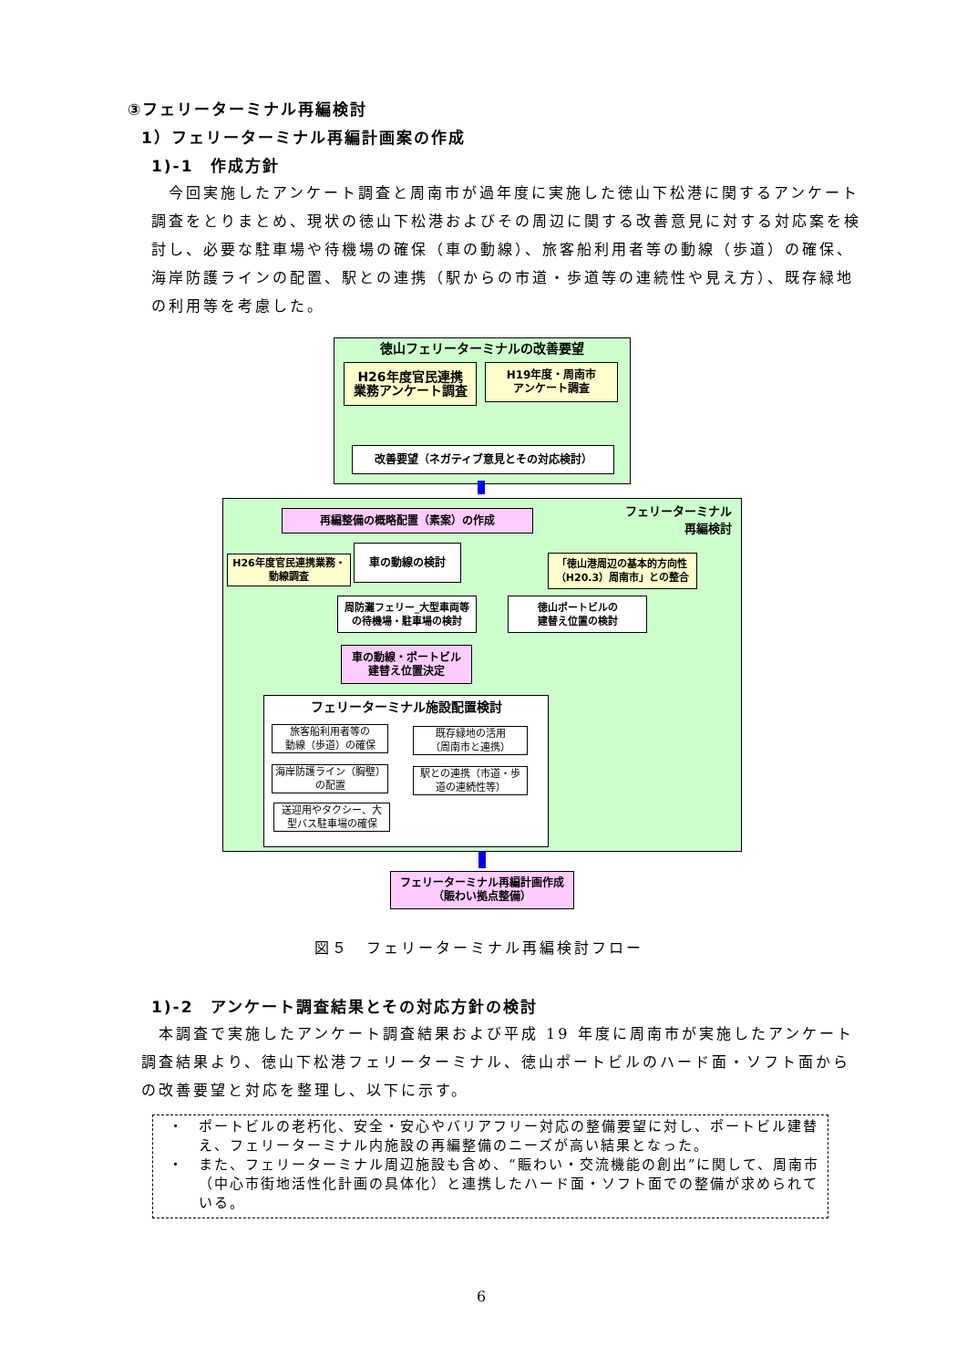③フェリーターミナル再編検討
1）フェリーターミナル再編計画案の作成
1)-1　作成方針
　今回実施したアンケート調査と周南市が過年度に実施した徳山下松港に関するアンケート調査をとりまとめ、現状の徳山下松港およびその周辺に関する改善意見に対する対応案を検討し、必要な駐車場や待機場の確保（車の動線）、旅客船利用者等の動線（歩道）の確保、海岸防護ラインの配置、駅との連携（駅からの市道・歩道等の連続性や見え方）、既存緑地の利用等を考慮した。
徳山フェリーターミナルの改善要望
H26年度官民連携
業務アンケート調査
H19年度・周南市
アンケート調査
改善要望（ネガティブ意見とその対応検討）
フェリーターミナル
　　　　再編検討
再編整備の概略配置（素案）の作成
車の動線の検討
H26年度官民連携業務・
動線調査
「徳山港周辺の基本的方向性
（H20.3）周南市」との整合
周防灘フェリー_大型車両等
の待機場・駐車場の検討
徳山ポートビルの
建替え位置の検討
車の動線・ポートビル
建替え位置決定
フェリーターミナル施設配置検討
旅客船利用者等の
動線（歩道）の確保
海岸防護ライン（胸壁）
の配置
送迎用やタクシー、大
型バス駐車場の確保
既存緑地の活用
（周南市と連携）
駅との連携（市道・歩
道の連続性等）
フェリーターミナル再編計画作成
（賑わい拠点整備）
図５　フェリーターミナル再編検討フロー
1)-2　アンケート調査結果とその対応方針の検討
　本調査で実施したアンケート調査結果および平成 19 年度に周南市が実施したアンケート調査結果より、徳山下松港フェリーターミナル、徳山ポートビルのハード面・ソフト面からの改善要望と対応を整理し、以下に示す。
・ ポートビルの老朽化、安全・安心やバリアフリー対応の整備要望に対し、ポートビル建替え、フェリーターミナル内施設の再編整備のニーズが高い結果となった。
・ また、フェリーターミナル周辺施設も含め、“賑わい・交流機能の創出”に関して、周南市（中心市街地活性化計画の具体化）と連携したハード面・ソフト面での整備が求められている。
6